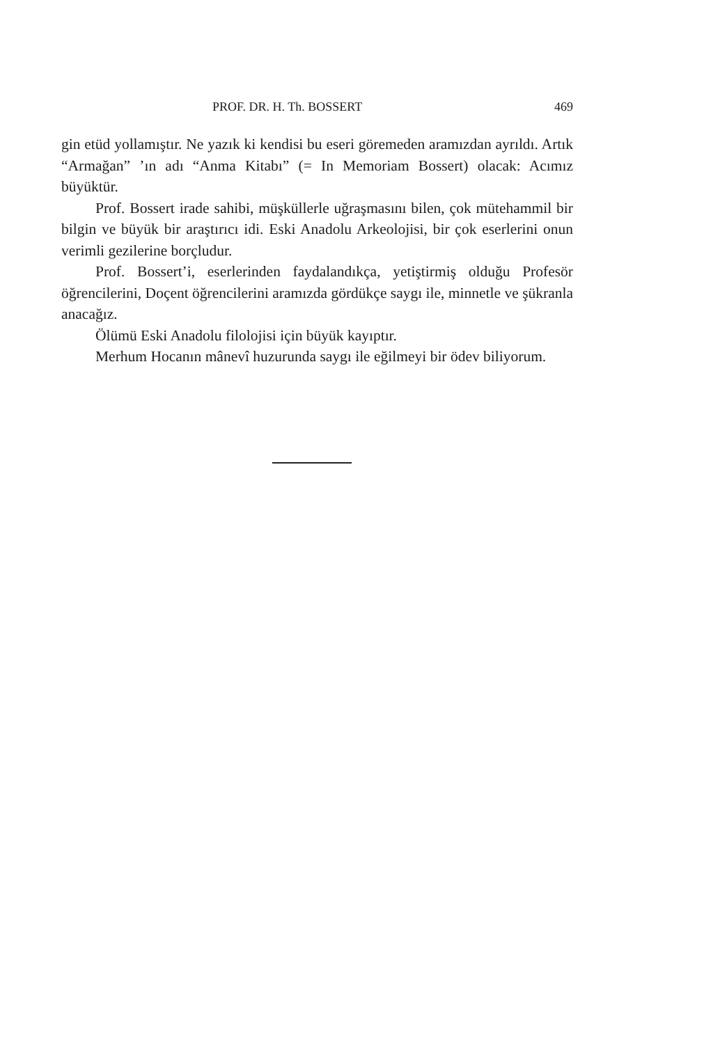PROF. DR. H. Th. BOSSERT 469
gin etüd yollamıştır. Ne yazık ki kendisi bu eseri göremeden aramızdan ayrıldı. Artık “Armağan” ’ın adı “Anma Kitabı” (= In Memoriam Bossert) olacak: Acımız büyüktür.
Prof. Bossert irade sahibi, müşküllerle uğraşmasını bilen, çok mütehammil bir bilgin ve büyük bir araştırıcı idi. Eski Anadolu Arkeolojisi, bir çok eserlerini onun verimli gezilerine borçludur.
Prof. Bossert’i, eserlerinden faydalandıkça, yetiştirmiş olduğu Profesör öğrencilerini, Doçent öğrencilerini aramızda gördükçe saygı ile, minnetle ve şükranla anacağız.
Ölümü Eski Anadolu filolojisi için büyük kayıptır.
Merhum Hocanın mânevî huzurunda saygı ile eğilmeyi bir ödev biliyorum.